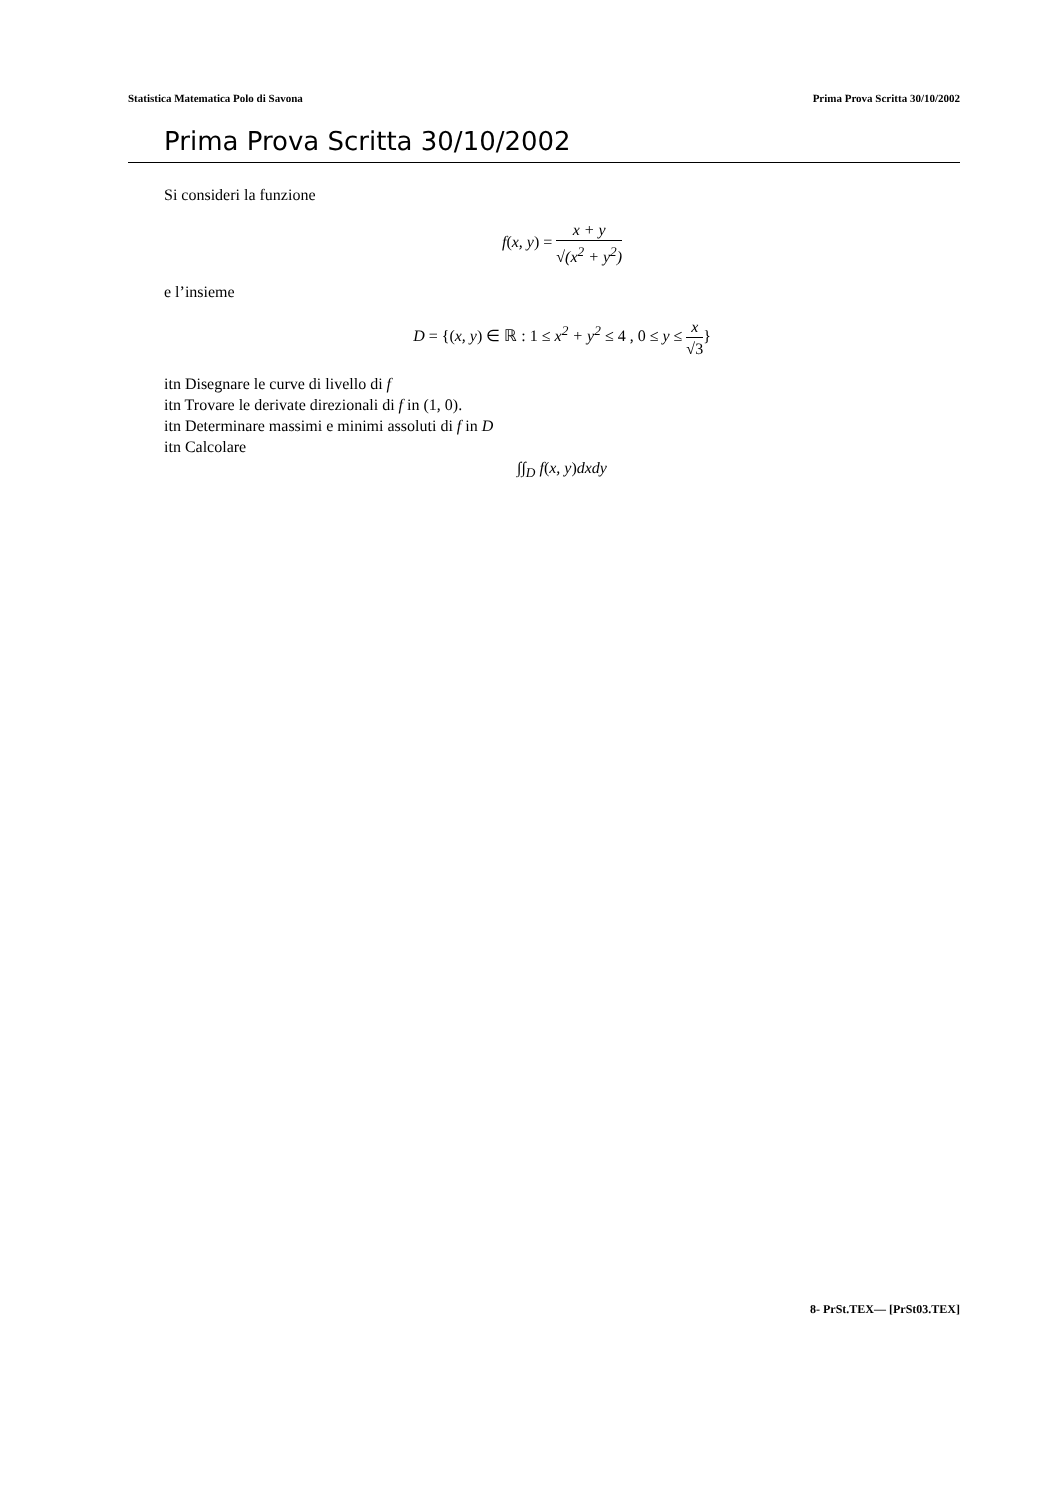Statistica Matematica Polo di Savona Prima Prova Scritta 30/10/2002
Prima Prova Scritta 30/10/2002
Si consideri la funzione
f(x, y) = x + y √(x<sup>2</sup> + y<sup>2</sup>)
e l’insieme
D = {(x, y) ∈ ℝ : 1 ≤ x<sup>2</sup> + y<sup>2</sup> ≤ 4 , 0 ≤ y ≤ x √3}
itn Disegnare le curve di livello di f
itn Trovare le derivate direzionali di f in (1, 0).
itn Determinare massimi e minimi assoluti di f in D
itn Calcolare
∫∫<sub>D</sub> f(x, y) dxdy
8- PrSt.TEX— [PrSt03.TEX]